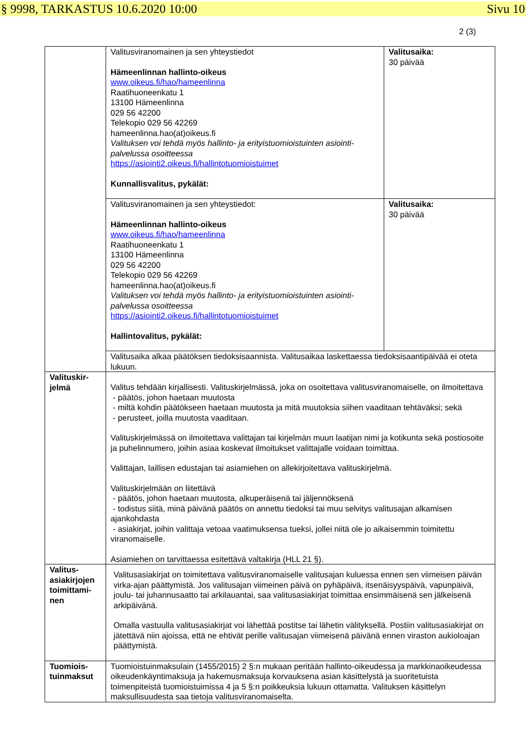§ 9998, TARKASTUS 10.6.2020 10:00 Sivu 10
2 (3)
| | Valitusviranomainen ja sen yhteystiedot Hämeenlinnan hallinto-oikeus www.oikeus.fi/hao/hameenlinna Raatihuoneenkatu 1 13100 Hämeenlinna 029 56 42200 Telekopio 029 56 42269 hameenlinna.hao(at)oikeus.fi Valituksen voi tehdä myös hallinto- ja erityistuomioistuinten asiointi-palvelussa osoitteessa https://asiointi2.oikeus.fi/hallintotuomioistuimet Kunnallisvalitus, pykälät: | Valitusaika: 30 päivää |
| | Valitusviranomainen ja sen yhteystiedot: Hämeenlinnan hallinto-oikeus www.oikeus.fi/hao/hameenlinna Raatihuoneenkatu 1 13100 Hämeenlinna 029 56 42200 Telekopio 029 56 42269 hameenlinna.hao(at)oikeus.fi Valituksen voi tehdä myös hallinto- ja erityistuomioistuinten asiointi-palvelussa osoitteessa https://asiointi2.oikeus.fi/hallintotuomioistuimet Hallintovalitus, pykälät: | Valitusaika: 30 päivää |
| | Valitusaika alkaa päätöksen tiedoksisaannista. Valitusaikaa laskettaessa tiedoksisaantipäivää ei oteta lukuun. | |
| Valituskir- jelmä | Valitus tehdään kirjallisesti. Valituskirjelmässä, joka on osoitettava valitusviranomaiselle, on ilmoitettava - päätös, johon haetaan muutosta - miltä kohdin päätökseen haetaan muutosta ja mitä muutoksia siihen vaaditaan tehtäväksi; sekä - perusteet, joilla muutosta vaaditaan. Valituskirjelmässä on ilmoitettava valittajan tai kirjelmän muun laatijan nimi ja kotikunta sekä postiosoite ja puhelinnumero, joihin asiaa koskevat ilmoitukset valittajalle voidaan toimittaa. Valittajan, laillisen edustajan tai asiamiehen on allekirjoitettava valituskirjelmä. Valituskirjelmään on liitettävä - päätös, johon haetaan muutosta, alkuperäisenä tai jäljennöksenä - todistus siitä, minä päivänä päätös on annettu tiedoksi tai muu selvitys valitusajan alkamisen ajankohdasta - asiakirjat, joihin valittaja vetoaa vaatimuksensa tueksi, jollei niitä ole jo aikaisemmin toimitettu viranomaiselle. Asiamiehen on tarvittaessa esitettävä valtakirja (HLL 21 §). | |
| Valitus- asiakirjojen toimittami- nen | Valitusasiakirjat on toimitettava valitusviranomaiselle valitusajan kuluessa ennen sen viimeisen päivän virka-ajan päättymistä. Jos valitusajan viimeinen päivä on pyhäpäivä, itsenäisyyspäivä, vapunpäivä, joulu- tai juhannusaatto tai arkilauantai, saa valitusasiakirjat toimittaa ensimmäisenä sen jälkeisenä arkipäivänä. Omalla vastuulla valitusasiakirjat voi lähettää postitse tai lähetin välityksellä. Postiin valitusasiakirjat on jätettävä niin ajoissa, että ne ehtivät perille valitusajan viimeisenä päivänä ennen viraston aukioloajan päättymistä. | |
| Tuomiois- tuinmaksut | Tuomioistuinmaksulain (1455/2015) 2 §:n mukaan peritään hallinto-oikeudessa ja markkinaoikeudessa oikeudenkäyntimaksuja ja hakemusmaksuja korvauksena asian käsittelystä ja suoritetuista toimenpiteistä tuomioistuimissa 4 ja 5 §:n poikkeuksia lukuun ottamatta. Valituksen käsittelyn maksullisuudesta saa tietoja valitusviranomaiselta. | |